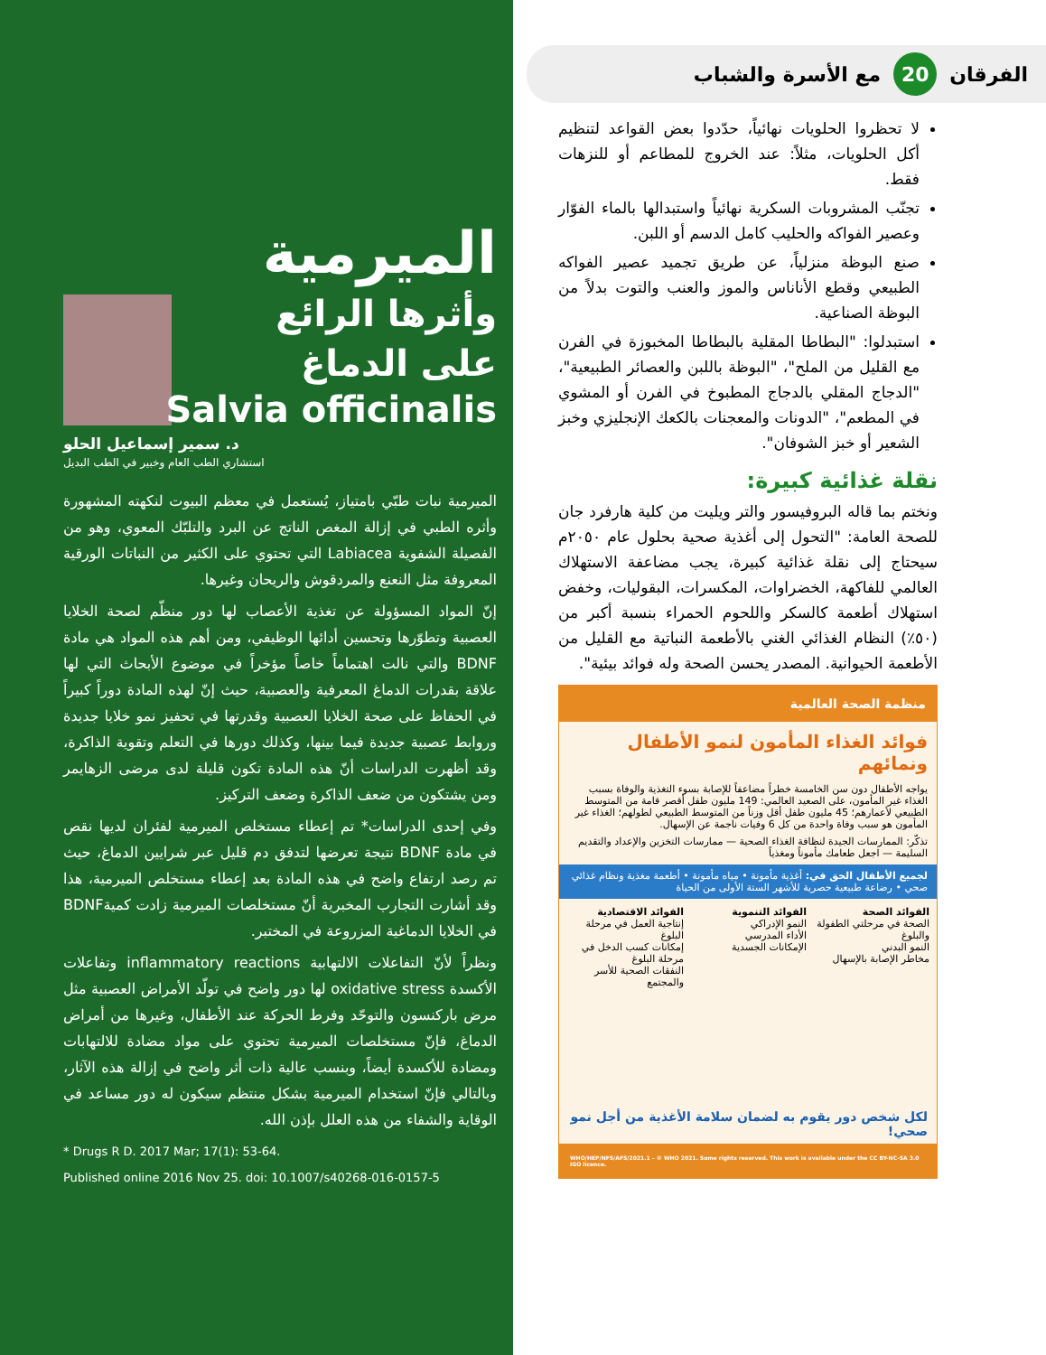الفرقان 20 مع الأسرة والشباب
لا تحظروا الحلويات نهائياً، حدّدوا بعض القواعد لتنظيم أكل الحلويات، مثلاً: عند الخروج للمطاعم أو للنزهات فقط.
تجنّب المشروبات السكرية نهائياً واستبدالها بالماء الفوّار وعصير الفواكه والحليب كامل الدسم أو اللبن.
صنع البوظة منزلياً، عن طريق تجميد عصير الفواكه الطبيعي وقطع الأناناس والموز والعنب والتوت بدلاً من البوظة الصناعية.
استبدلوا: "البطاطا المقلية بالبطاطا المخبوزة في الفرن مع القليل من الملح"، "البوظة باللبن والعصائر الطبيعية"، "الدجاج المقلي بالدجاج المطبوخ في الفرن أو المشوي في المطعم"، "الدونات والمعجنات بالكعك الإنجليزي وخبز الشعير أو خبز الشوفان".
نقلة غذائية كبيرة:
ونختم بما قاله البروفيسور والتر ويليت من كلية هارفرد جان للصحة العامة: "التحول إلى أغذية صحية بحلول عام ٢٠٥٠م سيحتاج إلى نقلة غذائية كبيرة، يجب مضاعفة الاستهلاك العالمي للفاكهة، الخضراوات، المكسرات، البقوليات، وخفض استهلاك أطعمة كالسكر واللحوم الحمراء بنسبة أكبر من (٥٠٪) النظام الغذائي الغني بالأطعمة النباتية مع القليل من الأطعمة الحيوانية. المصدر يحسن الصحة وله فوائد بيئية".
منظمة الصحة العالمية
فوائد الغذاء المأمون لنمو الأطفال ونمائهم
يواجه الأطفال دون سن الخامسة خطراً مضاعفاً للإصابة بسوء التغذية والوفاة بسبب الغذاء غير المأمون، على الصعيد العالمي: 149 مليون طفل أقصر قامة من المتوسط الطبيعي لأعمارهم؛ 45 مليون طفل أقل وزناً من المتوسط الطبيعي لطولهم؛ الغذاء غير المأمون هو سبب وفاة واحدة من كل 6 وفيات ناجمة عن الإسهال.
تذكّر: الممارسات الجيدة لنظافة الغذاء الصحية — ممارسات التخزين والإعداد والتقديم السليمة — اجعل طعامك مأموناً ومغذياً
لجميع الأطفال الحق في: أغذية مأمونة • مياه مأمونة • أطعمة مغذية ونظام غذائي صحي • رضاعة طبيعية حصرية للأشهر الستة الأولى من الحياة
الفوائد الصحة
الصحة في مرحلتي الطفولة والبلوغ
النمو البدني
مخاطر الإصابة بالإسهال
الفوائد التنموية
النمو الإدراكي
الأداء المدرسي
الإمكانات الجسدية
الفوائد الاقتصادية
إنتاجية العمل في مرحلة البلوغ
إمكانات كسب الدخل في مرحلة البلوغ
النفقات الصحية للأسر والمجتمع
لكل شخص دور يقوم به لضمان سلامة الأغذية من أجل نمو صحي!
WHO/HEP/NFS/AFS/2021.1 – © WHO 2021. Some rights reserved. This work is available under the CC BY-NC-SA 3.0 IGO licence.
الميرمية
وأثرها الرائع
على الدماغ
Salvia officinalis
د. سمير إسماعيل الحلو
استشاري الطب العام وخبير في الطب البديل
الميرمية نبات طبّي بامتياز، يُستعمل في معظم البيوت لنكهته المشهورة وأثره الطبي في إزالة المغص الناتج عن البرد والتلبّك المعوي، وهو من الفصيلة الشفوية Labiacea التي تحتوي على الكثير من النباتات الورقية المعروفة مثل النعنع والمردقوش والريحان وغيرها.
إنّ المواد المسؤولة عن تغذية الأعصاب لها دور منظّم لصحة الخلايا العصبية وتطوّرها وتحسين أدائها الوظيفي، ومن أهم هذه المواد هي مادة BDNF والتي نالت اهتماماً خاصاً مؤخراً في موضوع الأبحاث التي لها علاقة بقدرات الدماغ المعرفية والعصبية، حيث إنّ لهذه المادة دوراً كبيراً في الحفاظ على صحة الخلايا العصبية وقدرتها في تحفيز نمو خلايا جديدة وروابط عصبية جديدة فيما بينها، وكذلك دورها في التعلم وتقوية الذاكرة، وقد أظهرت الدراسات أنّ هذه المادة تكون قليلة لدى مرضى الزهايمر ومن يشتكون من ضعف الذاكرة وضعف التركيز.
وفي إحدى الدراسات* تم إعطاء مستخلص الميرمية لفئران لديها نقص في مادة BDNF نتيجة تعرضها لتدفق دم قليل عبر شرايين الدماغ، حيث تم رصد ارتفاع واضح في هذه المادة بعد إعطاء مستخلص الميرمية، هذا وقد أشارت التجارب المخبرية أنّ مستخلصات الميرمية زادت كميةBDNF في الخلايا الدماغية المزروعة في المختبر.
ونظراً لأنّ التفاعلات الالتهابية inflammatory reactions وتفاعلات الأكسدة oxidative stress لها دور واضح في تولّد الأمراض العصبية مثل مرض باركنسون والتوحّد وفرط الحركة عند الأطفال، وغيرها من أمراض الدماغ، فإنّ مستخلصات الميرمية تحتوي على مواد مضادة للالتهابات ومضادة للأكسدة أيضاً، وبنسب عالية ذات أثر واضح في إزالة هذه الآثار، وبالتالي فإنّ استخدام الميرمية بشكل منتظم سيكون له دور مساعد في الوقاية والشفاء من هذه العلل بإذن الله.
* Drugs R D. 2017 Mar; 17(1): 53-64.
Published online 2016 Nov 25. doi: 10.1007/s40268-016-0157-5